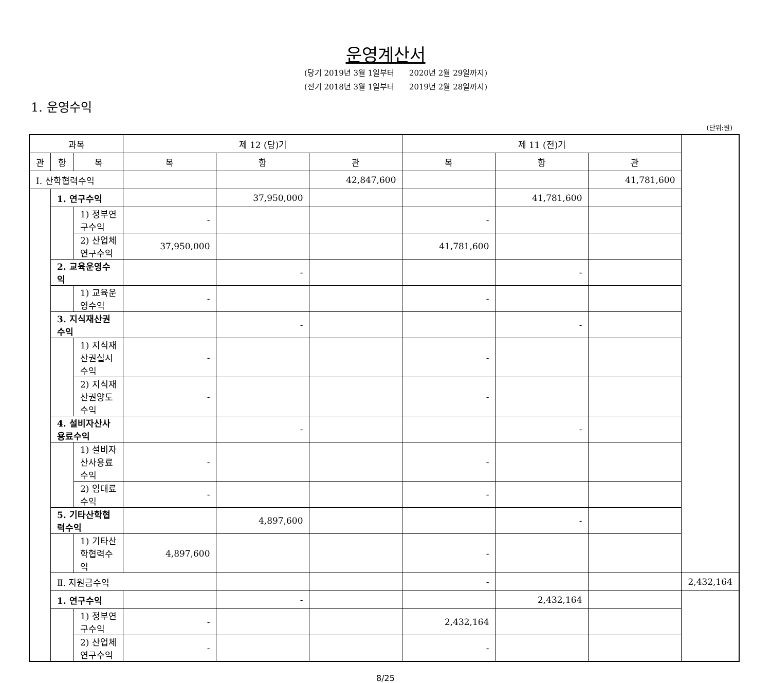운영계산서
(당기 2019년 3월 1일부터 2020년 2월 29일까지)
(전기 2018년 3월 1일부터 2019년 2월 28일까지)
1. 운영수익
(단위:원)
| 과목 | | | 제 12 (당)기 | | | 제 11 (전)기 | | | |
| --- | --- | --- | --- | --- | --- | --- | --- | --- | --- |
| 관 | 항 | 목 | 목 | 항 | 관 | 목 | 항 | 관 | |
| Ⅰ. 산학협력수익 | | | | | 42,847,600 | | | 41,781,600 | |
| | 1. 연구수익 | | | 37,950,000 | | | 41,781,600 | | |
| | | 1) 정부연구수익 | - | | | - | | | |
| | | 2) 산업체연구수익 | 37,950,000 | | | 41,781,600 | | | |
| | 2. 교육운영수익 | | | - | | | - | | |
| | | 1) 교육운영수익 | - | | | - | | | |
| | 3. 지식재산권수익 | | | - | | | - | | |
| | | 1) 지식재산권실시수익 | - | | | - | | | |
| | | 2) 지식재산권양도수익 | - | | | - | | | |
| | 4. 설비자산사용료수익 | | | - | | | - | | |
| | | 1) 설비자산사용료수익 | - | | | - | | | |
| | | 2) 임대료수익 | - | | | - | | | |
| | 5. 기타산학협력수익 | | | 4,897,600 | | | - | | |
| | | 1) 기타산학협력수익 | 4,897,600 | | | - | | | |
| | Ⅱ. 지원금수익 | | | | | - | | | 2,432,164 |
| | 1. 연구수익 | | | - | | | 2,432,164 | | |
| | | 1) 정부연구수익 | - | | | 2,432,164 | | | |
| | | 2) 산업체연구수익 | - | | | - | | | |
8/25